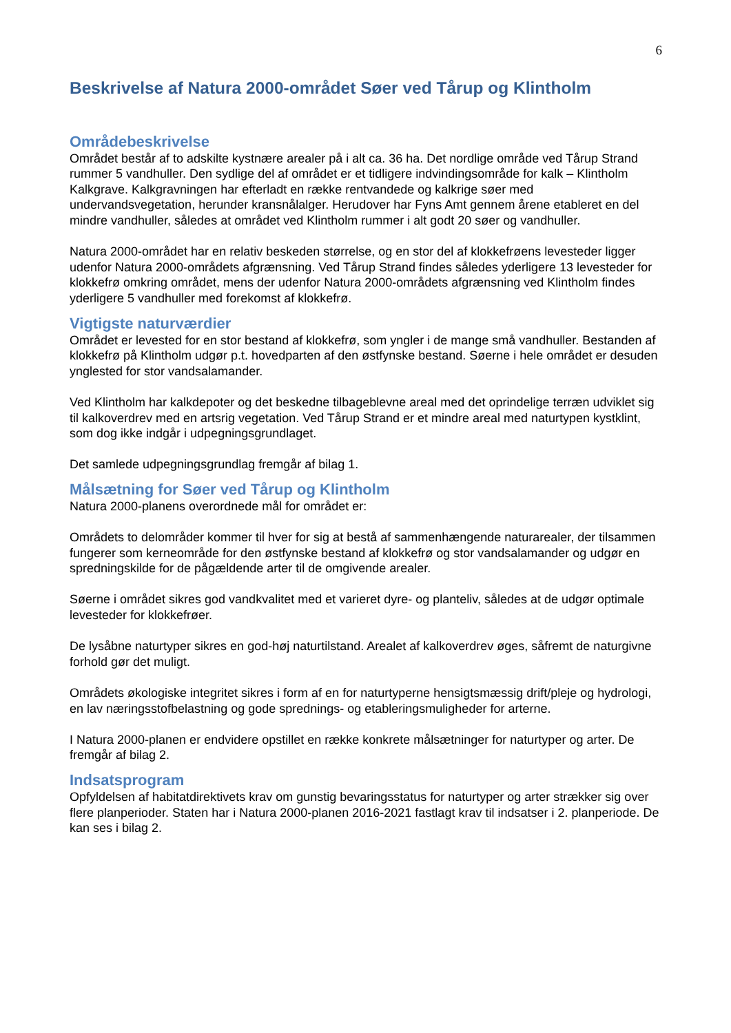6
Beskrivelse af Natura 2000-området Søer ved Tårup og Klintholm
Områdebeskrivelse
Området består af to adskilte kystnære arealer på i alt ca. 36 ha. Det nordlige område ved Tårup Strand rummer 5 vandhuller. Den sydlige del af området er et tidligere indvindingsområde for kalk – Klintholm Kalkgrave. Kalkgravningen har efterladt en række rentvandede og kalkrige søer med undervandsvegetation, herunder kransnålalger. Herudover har Fyns Amt gennem årene etableret en del mindre vandhuller, således at området ved Klintholm rummer i alt godt 20 søer og vandhuller.
Natura 2000-området har en relativ beskeden størrelse, og en stor del af klokkefrøens levesteder ligger udenfor Natura 2000-områdets afgrænsning. Ved Tårup Strand findes således yderligere 13 levesteder for klokkefrø omkring området, mens der udenfor Natura 2000-områdets afgrænsning ved Klintholm findes yderligere 5 vandhuller med forekomst af klokkefrø.
Vigtigste naturværdier
Området er levested for en stor bestand af klokkefrø, som yngler i de mange små vandhuller. Bestanden af klokkefrø på Klintholm udgør p.t. hovedparten af den østfynske bestand. Søerne i hele området er desuden ynglested for stor vandsalamander.
Ved Klintholm har kalkdepoter og det beskedne tilbageblevne areal med det oprindelige terræn udviklet sig til kalkoverdrev med en artsrig vegetation. Ved Tårup Strand er et mindre areal med naturtypen kystklint, som dog ikke indgår i udpegningsgrundlaget.
Det samlede udpegningsgrundlag fremgår af bilag 1.
Målsætning for Søer ved Tårup og Klintholm
Natura 2000-planens overordnede mål for området er:
Områdets to delområder kommer til hver for sig at bestå af sammenhængende naturarealer, der tilsammen fungerer som kerneområde for den østfynske bestand af klokkefrø og stor vandsalamander og udgør en spredningskilde for de pågældende arter til de omgivende arealer.
Søerne i området sikres god vandkvalitet med et varieret dyre- og planteliv, således at de udgør optimale levesteder for klokkefrøer.
De lysåbne naturtyper sikres en god-høj naturtilstand. Arealet af kalkoverdrev øges, såfremt de naturgivne forhold gør det muligt.
Områdets økologiske integritet sikres i form af en for naturtyperne hensigtsmæssig drift/pleje og hydrologi, en lav næringsstofbelastning og gode sprednings- og etableringsmuligheder for arterne.
I Natura 2000-planen er endvidere opstillet en række konkrete målsætninger for naturtyper og arter. De fremgår af bilag 2.
Indsatsprogram
Opfyldelsen af habitatdirektivets krav om gunstig bevaringsstatus for naturtyper og arter strækker sig over flere planperioder. Staten har i Natura 2000-planen 2016-2021 fastlagt krav til indsatser i 2. planperiode. De kan ses i bilag 2.